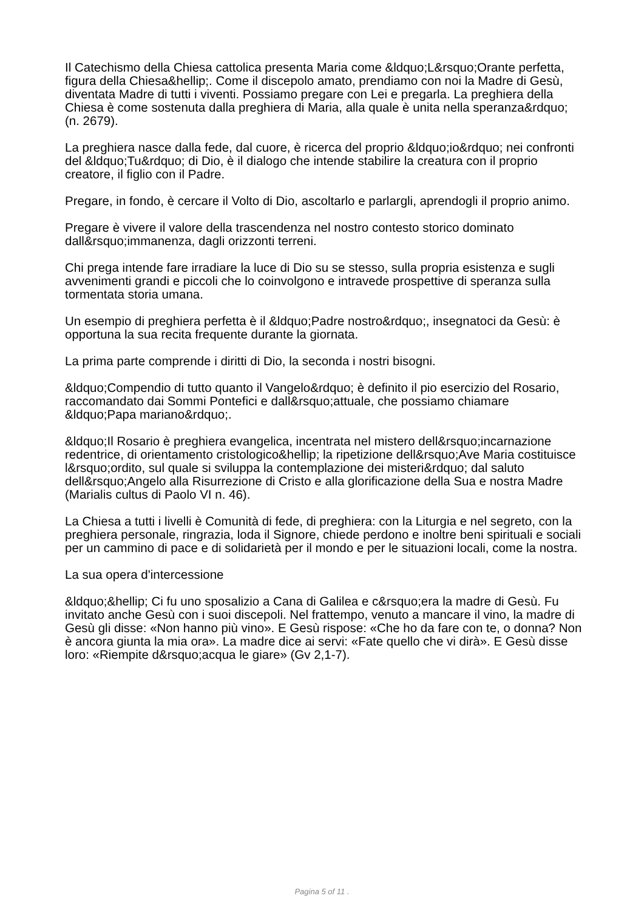Il Catechismo della Chiesa cattolica presenta Maria come &ldquo;L&rsquo;Orante perfetta, figura della Chiesa&hellip;. Come il discepolo amato, prendiamo con noi la Madre di Gesù, diventata Madre di tutti i viventi. Possiamo pregare con Lei e pregarla. La preghiera della Chiesa è come sostenuta dalla preghiera di Maria, alla quale è unita nella speranza&rdquo; (n. 2679).
La preghiera nasce dalla fede, dal cuore, è ricerca del proprio &ldquo;io&rdquo; nei confronti del &ldquo;Tu&rdquo; di Dio, è il dialogo che intende stabilire la creatura con il proprio creatore, il figlio con il Padre.
Pregare, in fondo, è cercare il Volto di Dio, ascoltarlo e parlargli, aprendogli il proprio animo.
Pregare è vivere il valore della trascendenza nel nostro contesto storico dominato dall&rsquo;immanenza, dagli orizzonti terreni.
Chi prega intende fare irradiare la luce di Dio su se stesso, sulla propria esistenza e sugli avvenimenti grandi e piccoli che lo coinvolgono e intravede prospettive di speranza sulla tormentata storia umana.
Un esempio di preghiera perfetta è il &ldquo;Padre nostro&rdquo;, insegnatoci da Gesù: è opportuna la sua recita frequente durante la giornata.
La prima parte comprende i diritti di Dio, la seconda i nostri bisogni.
&ldquo;Compendio di tutto quanto il Vangelo&rdquo; è definito il pio esercizio del Rosario, raccomandato dai Sommi Pontefici e dall&rsquo;attuale, che possiamo chiamare &ldquo;Papa mariano&rdquo;.
&ldquo;Il Rosario è preghiera evangelica, incentrata nel mistero dell&rsquo;incarnazione redentrice, di orientamento cristologico&hellip; la ripetizione dell&rsquo;Ave Maria costituisce l&rsquo;ordito, sul quale si sviluppa la contemplazione dei misteri&rdquo; dal saluto dell&rsquo;Angelo alla Risurrezione di Cristo e alla glorificazione della Sua e nostra Madre (Marialis cultus di Paolo VI n. 46).
La Chiesa a tutti i livelli è Comunità di fede, di preghiera: con la Liturgia e nel segreto, con la preghiera personale, ringrazia, loda il Signore, chiede perdono e inoltre beni spirituali e sociali per un cammino di pace e di solidarietà per il mondo e per le situazioni locali, come la nostra.
La sua opera d'intercessione
&ldquo;&hellip; Ci fu uno sposalizio a Cana di Galilea e c&rsquo;era la madre di Gesù. Fu invitato anche Gesù con i suoi discepoli. Nel frattempo, venuto a mancare il vino, la madre di Gesù gli disse: «Non hanno più vino». E Gesù rispose: «Che ho da fare con te, o donna? Non è ancora giunta la mia ora». La madre dice ai servi: «Fate quello che vi dirà». E Gesù disse loro: «Riempite d&rsquo;acqua le giare» (Gv 2,1-7).
Pagina 5 of 11 .